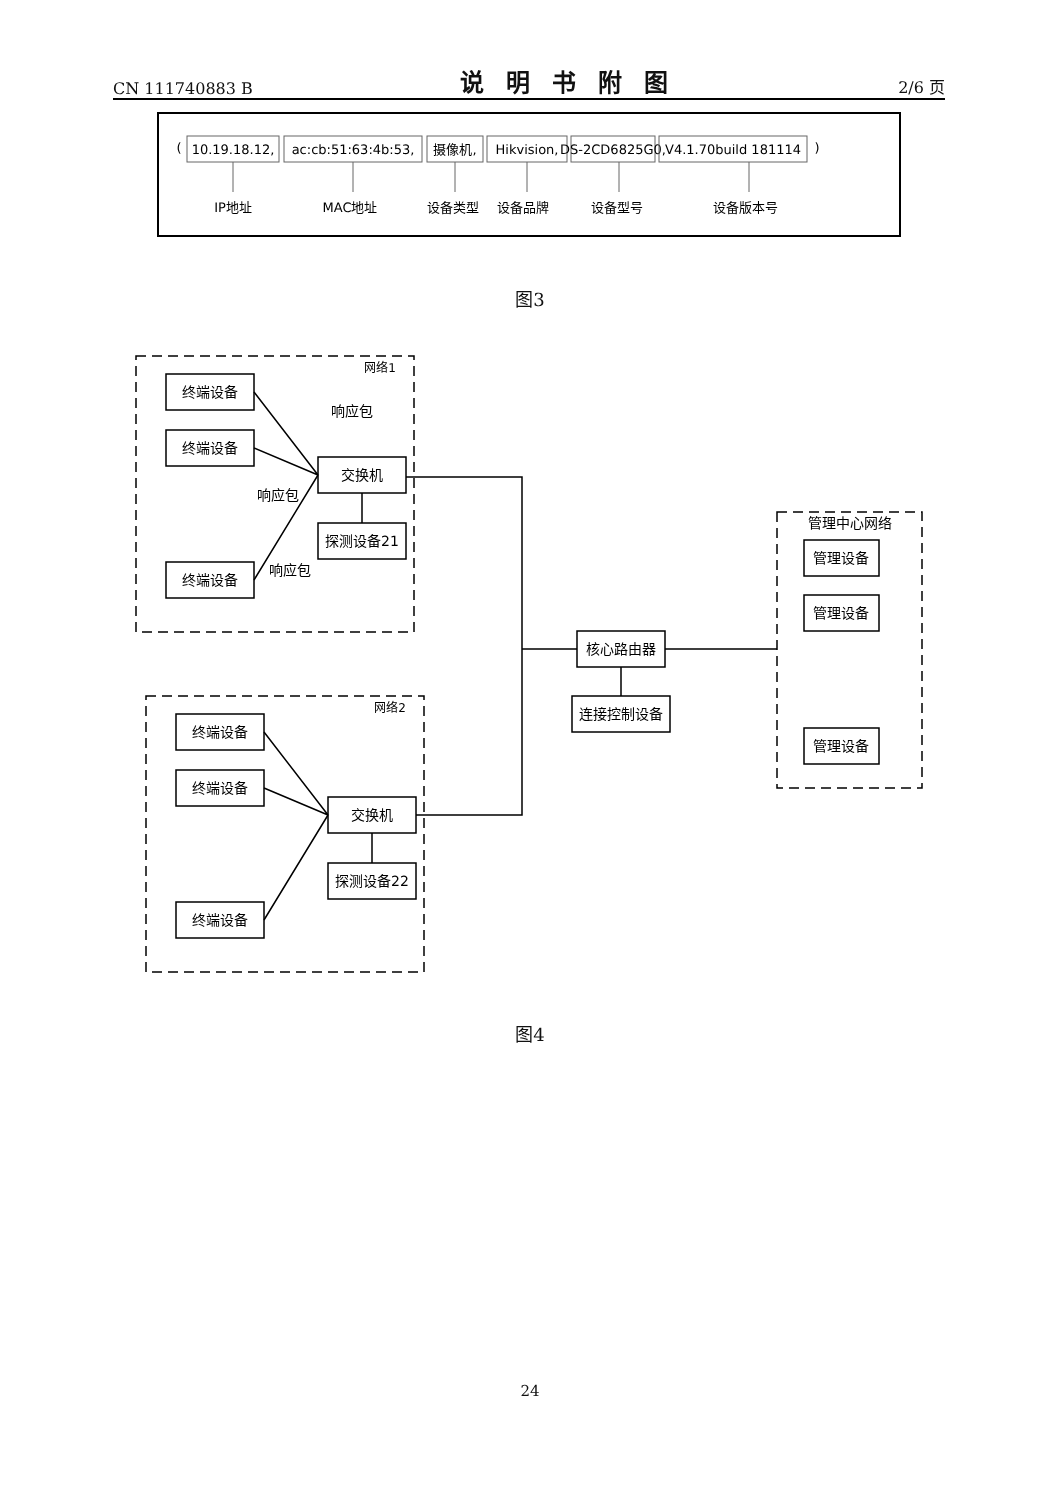CN 111740883 B 说明书附图 2/6 页
(
10.19.18.12,
ac:cb:51:63:4b:53,
摄像机,
Hikvision,
DS-2CD6825G0,
V4.1.70build 181114
)
IP地址
MAC地址
设备类型
设备品牌
设备型号
设备版本号
图3
网络1
网络2
管理中心网络
终端设备
终端设备
终端设备
交换机
探测设备21
终端设备
终端设备
终端设备
交换机
探测设备22
核心路由器
连接控制设备
管理设备
管理设备
管理设备
响应包
响应包
响应包
图4
24